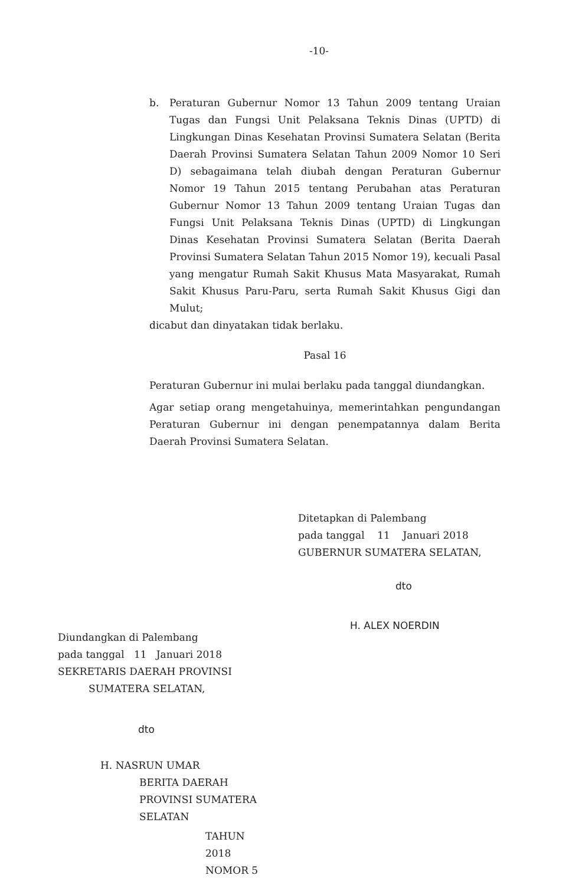-10-
b. Peraturan Gubernur Nomor 13 Tahun 2009 tentang Uraian Tugas dan Fungsi Unit Pelaksana Teknis Dinas (UPTD) di Lingkungan Dinas Kesehatan Provinsi Sumatera Selatan (Berita Daerah Provinsi Sumatera Selatan Tahun 2009 Nomor 10 Seri D) sebagaimana telah diubah dengan Peraturan Gubernur Nomor 19 Tahun 2015 tentang Perubahan atas Peraturan Gubernur Nomor 13 Tahun 2009 tentang Uraian Tugas dan Fungsi Unit Pelaksana Teknis Dinas (UPTD) di Lingkungan Dinas Kesehatan Provinsi Sumatera Selatan (Berita Daerah Provinsi Sumatera Selatan Tahun 2015 Nomor 19), kecuali Pasal yang mengatur Rumah Sakit Khusus Mata Masyarakat, Rumah Sakit Khusus Paru-Paru, serta Rumah Sakit Khusus Gigi dan Mulut;
dicabut dan dinyatakan tidak berlaku.
Pasal 16
Peraturan Gubernur ini mulai berlaku pada tanggal diundangkan.
Agar setiap orang mengetahuinya, memerintahkan pengundangan Peraturan Gubernur ini dengan penempatannya dalam Berita Daerah Provinsi Sumatera Selatan.
Ditetapkan di Palembang
pada tanggal 11 Januari 2018
GUBERNUR SUMATERA SELATAN,
dto
H. ALEX NOERDIN
Diundangkan di Palembang
pada tanggal 11 Januari 2018
SEKRETARIS DAERAH PROVINSI
SUMATERA SELATAN,
dto
H. NASRUN UMAR
BERITA DAERAH PROVINSI SUMATERA SELATAN
TAHUN 2018 NOMOR 5